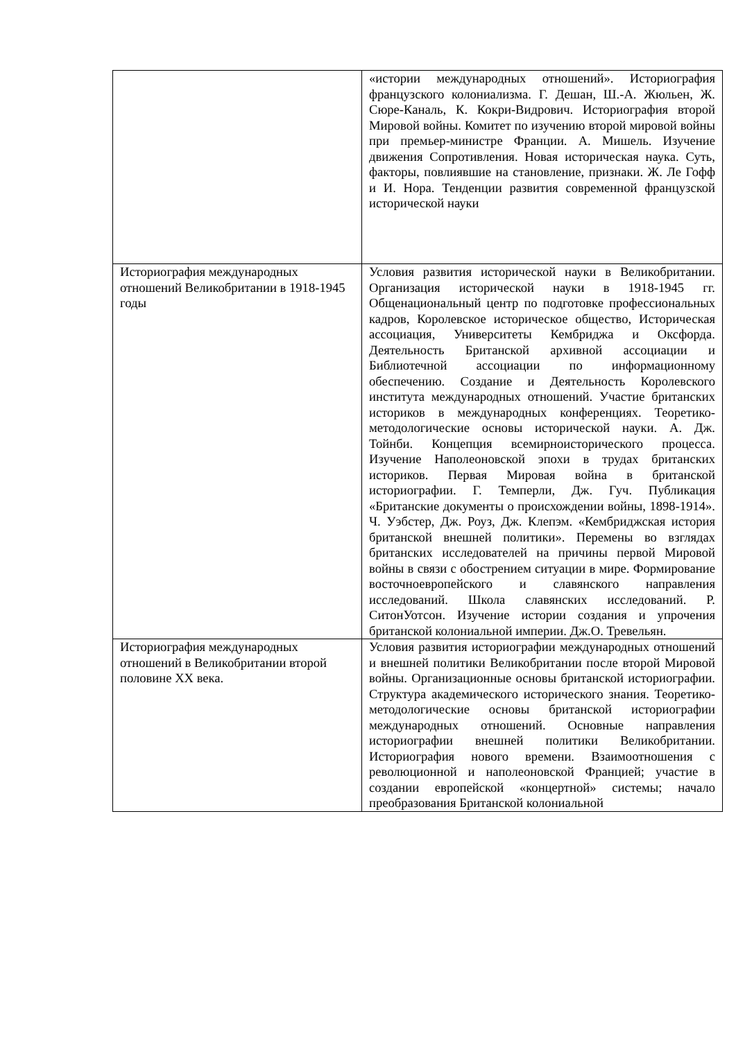| | «истории международных отношений». Историография французского колониализма. Г. Дешан, Ш.-А. Жюльен, Ж. Сюре-Каналь, К. Кокри-Видрович. Историография второй Мировой войны. Комитет по изучению второй мировой войны при премьер-министре Франции. А. Мишель. Изучение движения Сопротивления. Новая историческая наука. Суть, факторы, повлиявшие на становление, признаки. Ж. Ле Гофф и И. Нора. Тенденции развития современной французской исторической науки |
| Историография международных отношений Великобритании в 1918-1945 годы | Условия развития исторической науки в Великобритании. Организация исторической науки в 1918-1945 гг. Общенациональный центр по подготовке профессиональных кадров, Королевское историческое общество, Историческая ассоциация, Университеты Кембриджа и Оксфорда. Деятельность Британской архивной ассоциации и Библиотечной ассоциации по информационному обеспечению. Создание и Деятельность Королевского института международных отношений. Участие британских историков в международных конференциях. Теоретико-методологические основы исторической науки. А. Дж. Тойнби. Концепция всемирноисторического процесса. Изучение Наполеоновской эпохи в трудах британских историков. Первая Мировая война в британской историографии. Г. Темперли, Дж. Гуч. Публикация «Британские документы о происхождении войны, 1898-1914». Ч. Уэбстер, Дж. Роуз, Дж. Клепэм. «Кембриджская история британской внешней политики». Перемены во взглядах британских исследователей на причины первой Мировой войны в связи с обострением ситуации в мире. Формирование восточноевропейского и славянского направления исследований. Школа славянских исследований. Р. СитонУотсон. Изучение истории создания и упрочения британской колониальной империи. Дж.О. Тревельян. |
| Историография международных отношений в Великобритании второй половине XX века. | Условия развития историографии международных отношений и внешней политики Великобритании после второй Мировой войны. Организационные основы британской историографии. Структура академического исторического знания. Теоретико-методологические основы британской историографии международных отношений. Основные направления историографии внешней политики Великобритании. Историография нового времени. Взаимоотношения с революционной и наполеоновской Францией; участие в создании европейской «концертной» системы; начало преобразования Британской колониальной |